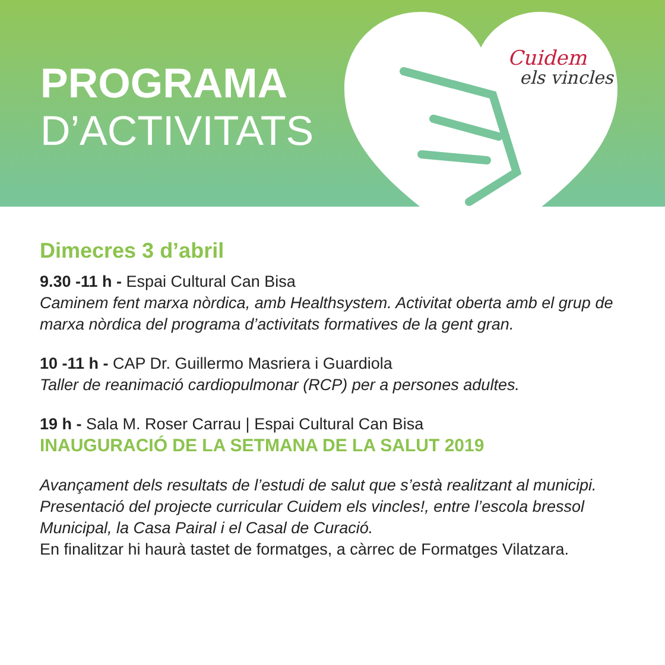PROGRAMA
D’ACTIVITATS
Cuidem
els vincles
Dimecres 3 d’abril
9.30 -11 h - Espai Cultural Can Bisa
Caminem fent marxa nòrdica, amb Healthsystem. Activitat oberta amb el grup de marxa nòrdica del programa d’activitats formatives de la gent gran.
10 -11 h - CAP Dr. Guillermo Masriera i Guardiola
Taller de reanimació cardiopulmonar (RCP) per a persones adultes.
19 h - Sala M. Roser Carrau | Espai Cultural Can Bisa
INAUGURACIÓ DE LA SETMANA DE LA SALUT 2019
Avançament dels resultats de l’estudi de salut que s’està realitzant al municipi.
Presentació del projecte curricular Cuidem els vincles!, entre l’escola bressol Municipal, la Casa Pairal i el Casal de Curació.
En finalitzar hi haurà tastet de formatges, a càrrec de Formatges Vilatzara.